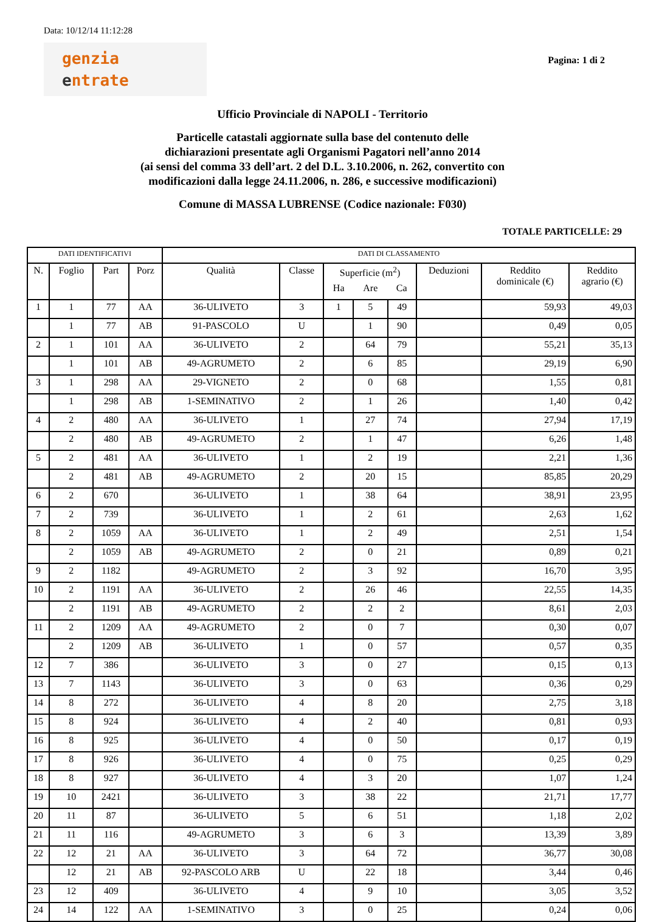Data: 10/12/14 11:12:28
genzia
entrate
Pagina: 1 di 2
Ufficio Provinciale di NAPOLI - Territorio
Particelle catastali aggiornate sulla base del contenuto delle
dichiarazioni presentate agli Organismi Pagatori nell’anno 2014
(ai sensi del comma 33 dell’art. 2 del D.L. 3.10.2006, n. 262, convertito con
modificazioni dalla legge 24.11.2006, n. 286, e successive modificazioni)
Comune di MASSA LUBRENSE (Codice nazionale: F030)
TOTALE PARTICELLE: 29
| DATI IDENTIFICATIVI | | | | DATI DI CLASSAMENTO | | | | | | | |
| --- | --- | --- | --- | --- | --- | --- | --- | --- | --- | --- | --- |
| N. | Foglio | Part | Porz | Qualità | Classe | Superficie (m<sup>2</sup>) | | | Deduzioni | Reddito dominicale (€) | Reddito agrario (€) |
| | | | | | | Ha | Are | Ca | | | |
| 1 | 1 | 77 | AA | 36-ULIVETO | 3 | 1 | 5 | 49 | | 59,93 | 49,03 |
| | 1 | 77 | AB | 91-PASCOLO | U | | 1 | 90 | | 0,49 | 0,05 |
| 2 | 1 | 101 | AA | 36-ULIVETO | 2 | | 64 | 79 | | 55,21 | 35,13 |
| | 1 | 101 | AB | 49-AGRUMETO | 2 | | 6 | 85 | | 29,19 | 6,90 |
| 3 | 1 | 298 | AA | 29-VIGNETO | 2 | | 0 | 68 | | 1,55 | 0,81 |
| | 1 | 298 | AB | 1-SEMINATIVO | 2 | | 1 | 26 | | 1,40 | 0,42 |
| 4 | 2 | 480 | AA | 36-ULIVETO | 1 | | 27 | 74 | | 27,94 | 17,19 |
| | 2 | 480 | AB | 49-AGRUMETO | 2 | | 1 | 47 | | 6,26 | 1,48 |
| 5 | 2 | 481 | AA | 36-ULIVETO | 1 | | 2 | 19 | | 2,21 | 1,36 |
| | 2 | 481 | AB | 49-AGRUMETO | 2 | | 20 | 15 | | 85,85 | 20,29 |
| 6 | 2 | 670 | | 36-ULIVETO | 1 | | 38 | 64 | | 38,91 | 23,95 |
| 7 | 2 | 739 | | 36-ULIVETO | 1 | | 2 | 61 | | 2,63 | 1,62 |
| 8 | 2 | 1059 | AA | 36-ULIVETO | 1 | | 2 | 49 | | 2,51 | 1,54 |
| | 2 | 1059 | AB | 49-AGRUMETO | 2 | | 0 | 21 | | 0,89 | 0,21 |
| 9 | 2 | 1182 | | 49-AGRUMETO | 2 | | 3 | 92 | | 16,70 | 3,95 |
| 10 | 2 | 1191 | AA | 36-ULIVETO | 2 | | 26 | 46 | | 22,55 | 14,35 |
| | 2 | 1191 | AB | 49-AGRUMETO | 2 | | 2 | 2 | | 8,61 | 2,03 |
| 11 | 2 | 1209 | AA | 49-AGRUMETO | 2 | | 0 | 7 | | 0,30 | 0,07 |
| | 2 | 1209 | AB | 36-ULIVETO | 1 | | 0 | 57 | | 0,57 | 0,35 |
| 12 | 7 | 386 | | 36-ULIVETO | 3 | | 0 | 27 | | 0,15 | 0,13 |
| 13 | 7 | 1143 | | 36-ULIVETO | 3 | | 0 | 63 | | 0,36 | 0,29 |
| 14 | 8 | 272 | | 36-ULIVETO | 4 | | 8 | 20 | | 2,75 | 3,18 |
| 15 | 8 | 924 | | 36-ULIVETO | 4 | | 2 | 40 | | 0,81 | 0,93 |
| 16 | 8 | 925 | | 36-ULIVETO | 4 | | 0 | 50 | | 0,17 | 0,19 |
| 17 | 8 | 926 | | 36-ULIVETO | 4 | | 0 | 75 | | 0,25 | 0,29 |
| 18 | 8 | 927 | | 36-ULIVETO | 4 | | 3 | 20 | | 1,07 | 1,24 |
| 19 | 10 | 2421 | | 36-ULIVETO | 3 | | 38 | 22 | | 21,71 | 17,77 |
| 20 | 11 | 87 | | 36-ULIVETO | 5 | | 6 | 51 | | 1,18 | 2,02 |
| 21 | 11 | 116 | | 49-AGRUMETO | 3 | | 6 | 3 | | 13,39 | 3,89 |
| 22 | 12 | 21 | AA | 36-ULIVETO | 3 | | 64 | 72 | | 36,77 | 30,08 |
| | 12 | 21 | AB | 92-PASCOLO ARB | U | | 22 | 18 | | 3,44 | 0,46 |
| 23 | 12 | 409 | | 36-ULIVETO | 4 | | 9 | 10 | | 3,05 | 3,52 |
| 24 | 14 | 122 | AA | 1-SEMINATIVO | 3 | | 0 | 25 | | 0,24 | 0,06 |